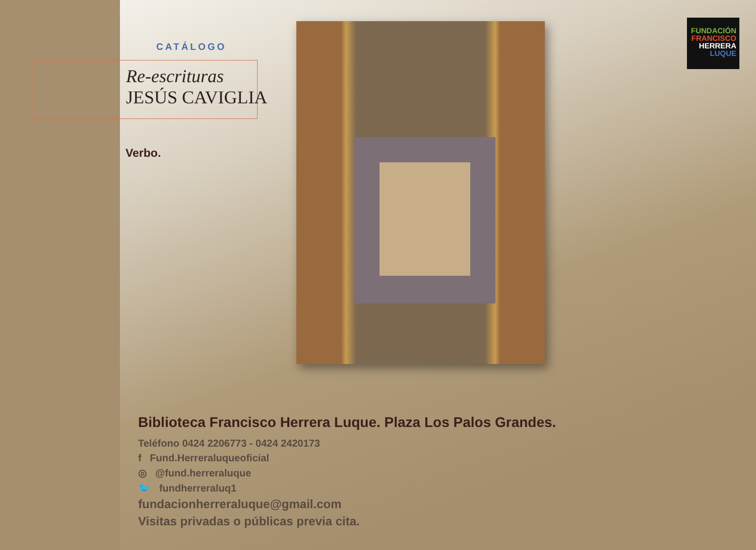CATÁLOGO
Re-escrituras
JESÚS CAVIGLIA
Verbo.
FUNDACIÓN
FRANCISCO
HERRERA
LUQUE
Biblioteca Francisco Herrera Luque. Plaza Los Palos Grandes.
Teléfono 0424 2206773 - 0424 2420173
f Fund.Herreraluqueoficial
◎ @fund.herreraluque
🐦 fundherreraluq1
fundacionherreraluque@gmail.com
Visitas privadas o públicas previa cita.